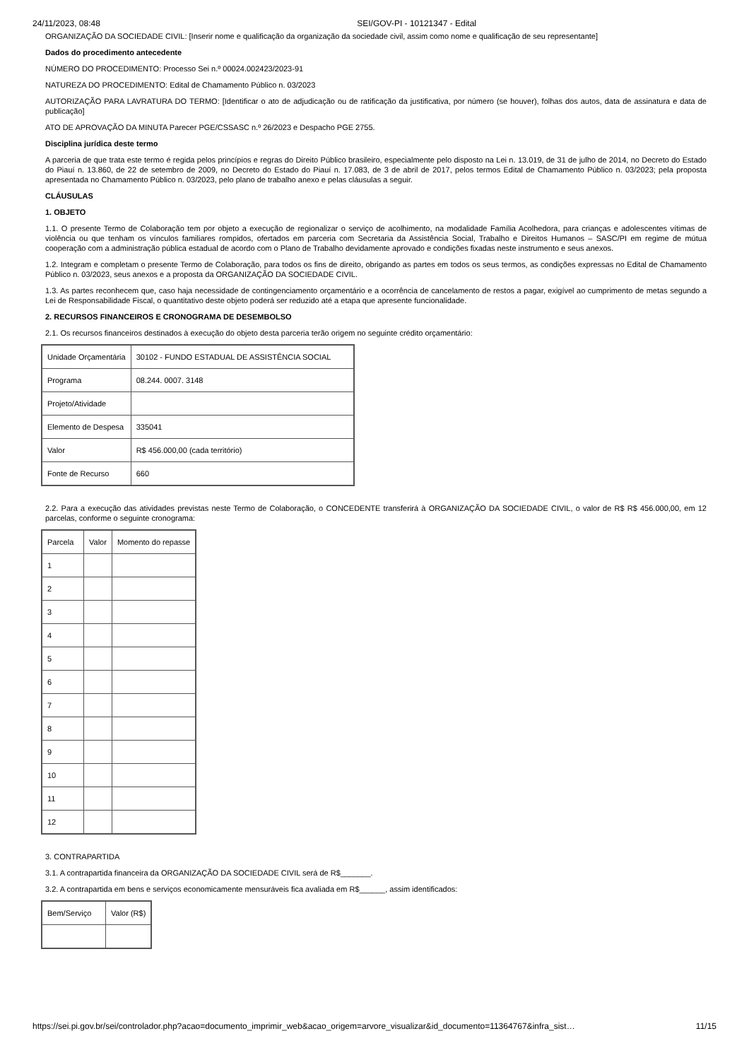24/11/2023, 08:48 SEI/GOV-PI - 10121347 - Edital
ORGANIZAÇÃO DA SOCIEDADE CIVIL: [Inserir nome e qualificação da organização da sociedade civil, assim como nome e qualificação de seu representante]
Dados do procedimento antecedente
NÚMERO DO PROCEDIMENTO: Processo Sei n.º 00024.002423/2023-91
NATUREZA DO PROCEDIMENTO: Edital de Chamamento Público n. 03/2023
AUTORIZAÇÃO PARA LAVRATURA DO TERMO: [Identificar o ato de adjudicação ou de ratificação da justificativa, por número (se houver), folhas dos autos, data de assinatura e data de publicação]
ATO DE APROVAÇÃO DA MINUTA Parecer PGE/CSSASC n.º 26/2023 e Despacho PGE 2755.
Disciplina jurídica deste termo
A parceria de que trata este termo é regida pelos princípios e regras do Direito Público brasileiro, especialmente pelo disposto na Lei n. 13.019, de 31 de julho de 2014, no Decreto do Estado do Piauí n. 13.860, de 22 de setembro de 2009, no Decreto do Estado do Piauí n. 17.083, de 3 de abril de 2017, pelos termos Edital de Chamamento Público n. 03/2023; pela proposta apresentada no Chamamento Público n. 03/2023, pelo plano de trabalho anexo e pelas cláusulas a seguir.
CLÁUSULAS
1. OBJETO
1.1. O presente Termo de Colaboração tem por objeto a execução de regionalizar o serviço de acolhimento, na modalidade Família Acolhedora, para crianças e adolescentes vítimas de violência ou que tenham os vínculos familiares rompidos, ofertados em parceria com Secretaria da Assistência Social, Trabalho e Direitos Humanos – SASC/PI em regime de mútua cooperação com a administração pública estadual de acordo com o Plano de Trabalho devidamente aprovado e condições fixadas neste instrumento e seus anexos.
1.2. Integram e completam o presente Termo de Colaboração, para todos os fins de direito, obrigando as partes em todos os seus termos, as condições expressas no Edital de Chamamento Público n. 03/2023, seus anexos e a proposta da ORGANIZAÇÃO DA SOCIEDADE CIVIL.
1.3. As partes reconhecem que, caso haja necessidade de contingenciamento orçamentário e a ocorrência de cancelamento de restos a pagar, exigível ao cumprimento de metas segundo a Lei de Responsabilidade Fiscal, o quantitativo deste objeto poderá ser reduzido até a etapa que apresente funcionalidade.
2. RECURSOS FINANCEIROS E CRONOGRAMA DE DESEMBOLSO
2.1. Os recursos financeiros destinados à execução do objeto desta parceria terão origem no seguinte crédito orçamentário:
| Unidade Orçamentária | 30102 - FUNDO ESTADUAL DE ASSISTÊNCIA SOCIAL |
| Programa | 08.244. 0007. 3148 |
| Projeto/Atividade | |
| Elemento de Despesa | 335041 |
| Valor | R$ 456.000,00 (cada território) |
| Fonte de Recurso | 660 |
2.2. Para a execução das atividades previstas neste Termo de Colaboração, o CONCEDENTE transferirá à ORGANIZAÇÃO DA SOCIEDADE CIVIL, o valor de R$ R$ 456.000,00, em 12 parcelas, conforme o seguinte cronograma:
| Parcela | Valor | Momento do repasse |
| 1 | | |
| 2 | | |
| 3 | | |
| 4 | | |
| 5 | | |
| 6 | | |
| 7 | | |
| 8 | | |
| 9 | | |
| 10 | | |
| 11 | | |
| 12 | | |
3. CONTRAPARTIDA
3.1. A contrapartida financeira da ORGANIZAÇÃO DA SOCIEDADE CIVIL será de R$_______.
3.2. A contrapartida em bens e serviços economicamente mensuráveis fica avaliada em R$______, assim identificados:
| Bem/Serviço | Valor (R$) |
https://sei.pi.gov.br/sei/controlador.php?acao=documento_imprimir_web&acao_origem=arvore_visualizar&id_documento=11364767&infra_sist… 11/15